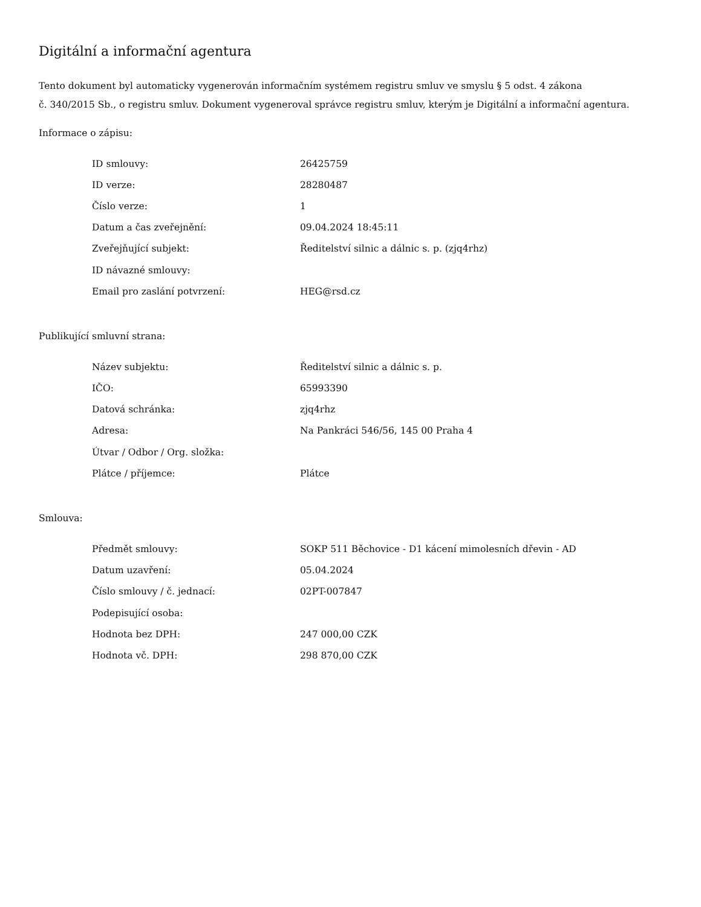Digitální a informační agentura
Tento dokument byl automaticky vygenerován informačním systémem registru smluv ve smyslu § 5 odst. 4 zákona
č. 340/2015 Sb., o registru smluv. Dokument vygeneroval správce registru smluv, kterým je Digitální a informační agentura.
Informace o zápisu:
| ID smlouvy: | 26425759 |
| ID verze: | 28280487 |
| Číslo verze: | 1 |
| Datum a čas zveřejnění: | 09.04.2024 18:45:11 |
| Zveřejňující subjekt: | Ředitelství silnic a dálnic s. p. (zjq4rhz) |
| ID návazné smlouvy: | |
| Email pro zaslání potvrzení: | HEG@rsd.cz |
Publikující smluvní strana:
| Název subjektu: | Ředitelství silnic a dálnic s. p. |
| IČO: | 65993390 |
| Datová schránka: | zjq4rhz |
| Adresa: | Na Pankráci 546/56, 145 00 Praha 4 |
| Útvar / Odbor / Org. složka: | |
| Plátce / příjemce: | Plátce |
Smlouva:
| Předmět smlouvy: | SOKP 511 Běchovice - D1 kácení mimolesních dřevin - AD |
| Datum uzavření: | 05.04.2024 |
| Číslo smlouvy / č. jednací: | 02PT-007847 |
| Podepisující osoba: | |
| Hodnota bez DPH: | 247 000,00 CZK |
| Hodnota vč. DPH: | 298 870,00 CZK |